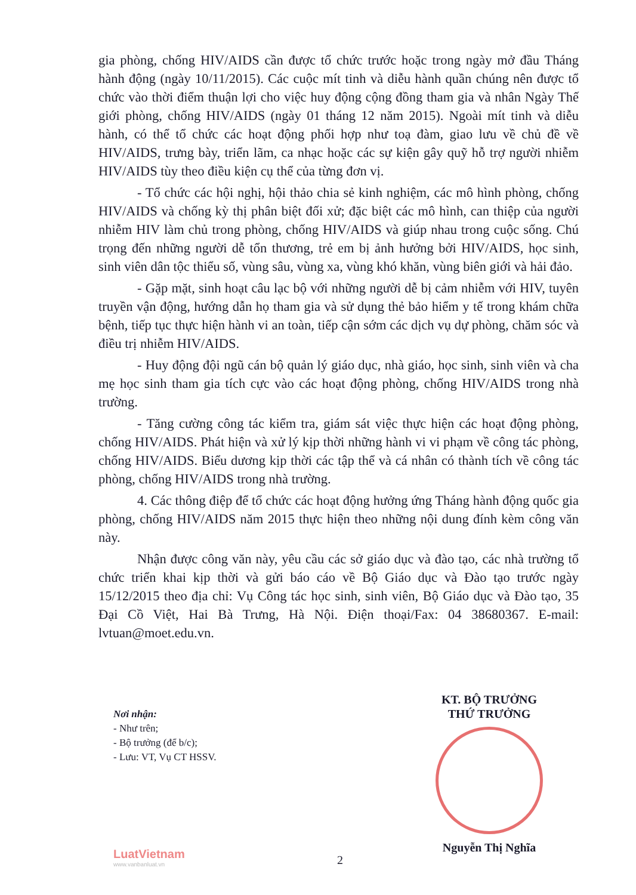gia phòng, chống HIV/AIDS cần được tổ chức trước hoặc trong ngày mở đầu Tháng hành động (ngày 10/11/2015). Các cuộc mít tinh và diễu hành quần chúng nên được tổ chức vào thời điểm thuận lợi cho việc huy động cộng đồng tham gia và nhân Ngày Thế giới phòng, chống HIV/AIDS (ngày 01 tháng 12 năm 2015). Ngoài mít tinh và diễu hành, có thể tổ chức các hoạt động phối hợp như toạ đàm, giao lưu về chủ đề về HIV/AIDS, trưng bày, triển lãm, ca nhạc hoặc các sự kiện gây quỹ hỗ trợ người nhiễm HIV/AIDS tùy theo điều kiện cụ thể của từng đơn vị.
- Tổ chức các hội nghị, hội thảo chia sẻ kinh nghiệm, các mô hình phòng, chống HIV/AIDS và chống kỳ thị phân biệt đối xử; đặc biệt các mô hình, can thiệp của người nhiễm HIV làm chủ trong phòng, chống HIV/AIDS và giúp nhau trong cuộc sống. Chú trọng đến những người dễ tổn thương, trẻ em bị ảnh hưởng bởi HIV/AIDS, học sinh, sinh viên dân tộc thiểu số, vùng sâu, vùng xa, vùng khó khăn, vùng biên giới và hải đảo.
- Gặp mặt, sinh hoạt câu lạc bộ với những người dễ bị cảm nhiễm với HIV, tuyên truyền vận động, hướng dẫn họ tham gia và sử dụng thẻ bảo hiểm y tế trong khám chữa bệnh, tiếp tục thực hiện hành vi an toàn, tiếp cận sớm các dịch vụ dự phòng, chăm sóc và điều trị nhiễm HIV/AIDS.
- Huy động đội ngũ cán bộ quản lý giáo dục, nhà giáo, học sinh, sinh viên và cha mẹ học sinh tham gia tích cực vào các hoạt động phòng, chống HIV/AIDS trong nhà trường.
- Tăng cường công tác kiểm tra, giám sát việc thực hiện các hoạt động phòng, chống HIV/AIDS. Phát hiện và xử lý kịp thời những hành vi vi phạm về công tác phòng, chống HIV/AIDS. Biểu dương kịp thời các tập thể và cá nhân có thành tích về công tác phòng, chống HIV/AIDS trong nhà trường.
4. Các thông điệp để tổ chức các hoạt động hưởng ứng Tháng hành động quốc gia phòng, chống HIV/AIDS năm 2015 thực hiện theo những nội dung đính kèm công văn này.
Nhận được công văn này, yêu cầu các sở giáo dục và đào tạo, các nhà trường tổ chức triển khai kịp thời và gửi báo cáo về Bộ Giáo dục và Đào tạo trước ngày 15/12/2015 theo địa chỉ: Vụ Công tác học sinh, sinh viên, Bộ Giáo dục và Đào tạo, 35 Đại Cồ Việt, Hai Bà Trưng, Hà Nội. Điện thoại/Fax: 04 38680367. E-mail: lvtuan@moet.edu.vn.
Nơi nhận:
- Như trên;
- Bộ trưởng (để b/c);
- Lưu: VT, Vụ CT HSSV.
KT. BỘ TRƯỞNG
THỨ TRƯỞNG
Nguyễn Thị Nghĩa
LuatVietnam
www.vanbanluat.vn
2